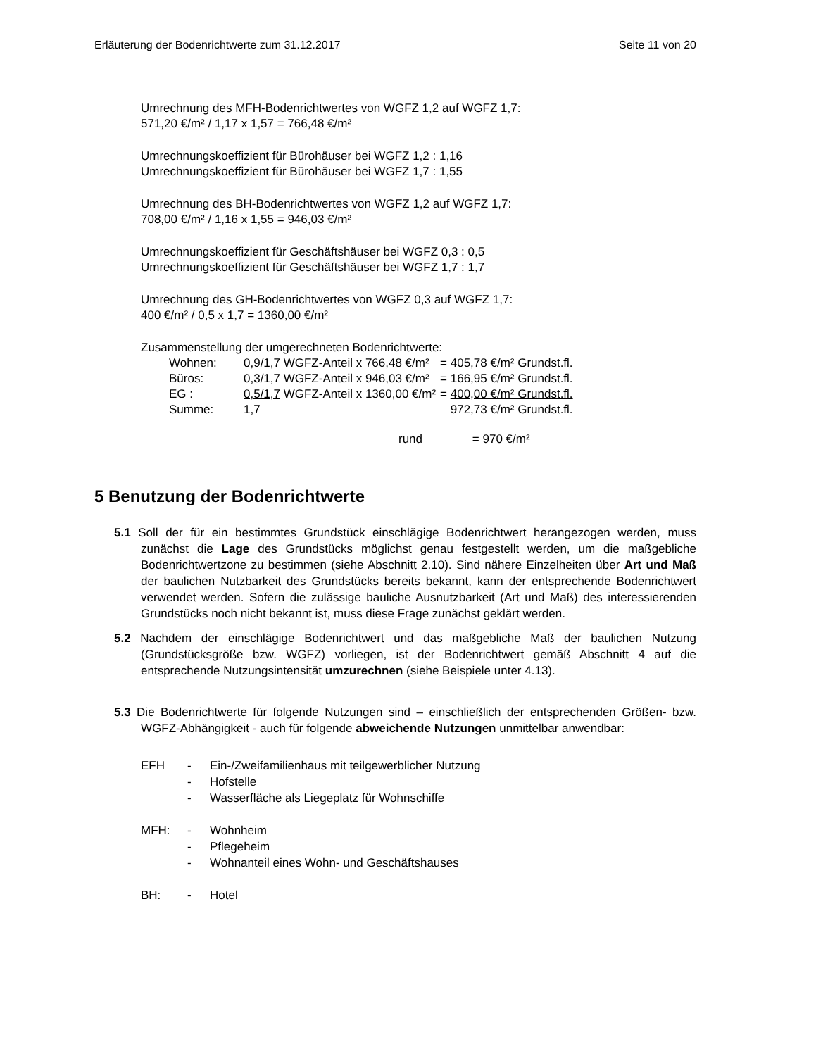Erläuterung der Bodenrichtwerte zum 31.12.2017 Seite 11 von 20
Umrechnung des MFH-Bodenrichtwertes von WGFZ 1,2 auf WGFZ 1,7:
571,20 €/m² / 1,17 x 1,57 = 766,48 €/m²
Umrechnungskoeffizient für Bürohäuser bei WGFZ 1,2 : 1,16
Umrechnungskoeffizient für Bürohäuser bei WGFZ 1,7 : 1,55
Umrechnung des BH-Bodenrichtwertes von WGFZ 1,2 auf WGFZ 1,7:
708,00 €/m² / 1,16 x 1,55 = 946,03 €/m²
Umrechnungskoeffizient für Geschäftshäuser bei WGFZ 0,3 : 0,5
Umrechnungskoeffizient für Geschäftshäuser bei WGFZ 1,7 : 1,7
Umrechnung des GH-Bodenrichtwertes von WGFZ 0,3 auf WGFZ 1,7:
400 €/m² / 0,5 x 1,7 = 1360,00 €/m²
Zusammenstellung der umgerechneten Bodenrichtwerte:
| Wohnen: | 0,9/1,7 WGFZ-Anteil x 766,48 €/m² | = 405,78 €/m² Grundst.fl. |
| Büros: | 0,3/1,7 WGFZ-Anteil x 946,03 €/m² | = 166,95 €/m² Grundst.fl. |
| EG : | 0,5/1,7 WGFZ-Anteil x 1360,00 €/m² | = 400,00 €/m² Grundst.fl. |
| Summe: | 1,7 | 972,73 €/m² Grundst.fl. |
rund = 970 €/m²
5 Benutzung der Bodenrichtwerte
5.1 Soll der für ein bestimmtes Grundstück einschlägige Bodenrichtwert herangezogen werden, muss zunächst die Lage des Grundstücks möglichst genau festgestellt werden, um die maßgebliche Bodenrichtwertzone zu bestimmen (siehe Abschnitt 2.10). Sind nähere Einzelheiten über Art und Maß der baulichen Nutzbarkeit des Grundstücks bereits bekannt, kann der entsprechende Bodenrichtwert verwendet werden. Sofern die zulässige bauliche Ausnutzbarkeit (Art und Maß) des interessierenden Grundstücks noch nicht bekannt ist, muss diese Frage zunächst geklärt werden.
5.2 Nachdem der einschlägige Bodenrichtwert und das maßgebliche Maß der baulichen Nutzung (Grundstücksgröße bzw. WGFZ) vorliegen, ist der Bodenrichtwert gemäß Abschnitt 4 auf die entsprechende Nutzungsintensität umzurechnen (siehe Beispiele unter 4.13).
5.3 Die Bodenrichtwerte für folgende Nutzungen sind – einschließlich der entsprechenden Größen- bzw. WGFZ-Abhängigkeit - auch für folgende abweichende Nutzungen unmittelbar anwendbar:
EFH - Ein-/Zweifamilienhaus mit teilgewerblicher Nutzung
- Hofstelle
- Wasserfläche als Liegeplatz für Wohnschiffe
MFH: - Wohnheim
- Pflegeheim
- Wohnanteil eines Wohn- und Geschäftshauses
BH: - Hotel